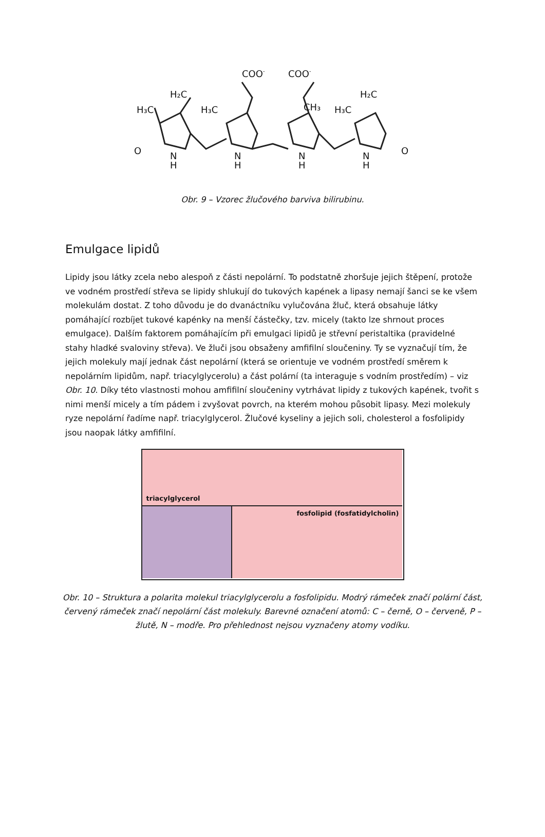COO-
COO-
H₂C
H₂C
H₃C
H₃C
CH₃
H₃C
O
O
N
H
N
H
N
H
N
H
Obr. 9 – Vzorec žlučového barviva bilirubinu.
Emulgace lipidů
Lipidy jsou látky zcela nebo alespoň z části nepolární. To podstatně zhoršuje jejich štěpení, protože ve vodném prostředí střeva se lipidy shlukují do tukových kapének a lipasy nemají šanci se ke všem molekulám dostat. Z toho důvodu je do dvanáctníku vylučována žluč, která obsahuje látky pomáhající rozbíjet tukové kapénky na menší částečky, tzv. micely (takto lze shrnout proces emulgace). Dalším faktorem pomáhajícím při emulgaci lipidů je střevní peristaltika (pravidelné stahy hladké svaloviny střeva). Ve žluči jsou obsaženy amfifilní sloučeniny. Ty se vyznačují tím, že jejich molekuly mají jednak část nepolární (která se orientuje ve vodném prostředí směrem k nepolárním lipidům, např. triacylglycerolu) a část polární (ta interaguje s vodním prostředím) – viz Obr. 10. Díky této vlastnosti mohou amfifilní sloučeniny vytrhávat lipidy z tukových kapének, tvořit s nimi menší micely a tím pádem i zvyšovat povrch, na kterém mohou působit lipasy. Mezi molekuly ryze nepolární řadíme např. triacylglycerol. Žlučové kyseliny a jejich soli, cholesterol a fosfolipidy jsou naopak látky amfifilní.
triacylglycerol
fosfolipid (fosfatidylcholin)
Obr. 10 – Struktura a polarita molekul triacylglycerolu a fosfolipidu. Modrý rámeček značí polární část, červený rámeček značí nepolární část molekuly. Barevné označení atomů: C – černě, O – červeně, P – žlutě, N – modře. Pro přehlednost nejsou vyznačeny atomy vodíku.